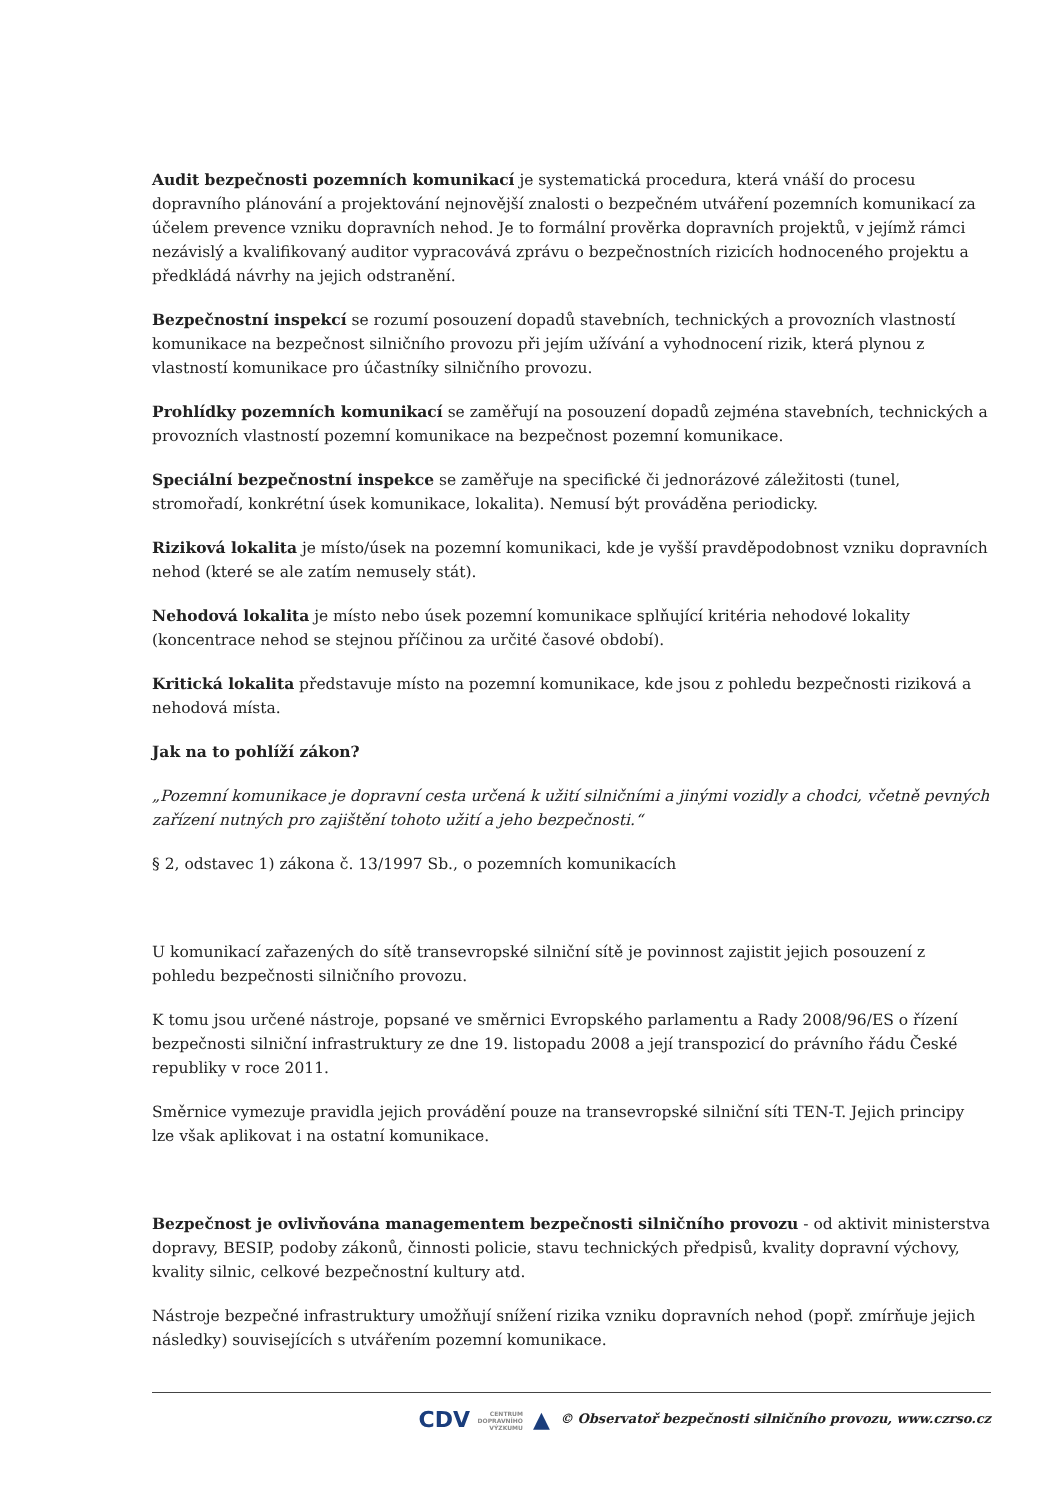Audit bezpečnosti pozemních komunikací je systematická procedura, která vnáší do procesu dopravního plánování a projektování nejnovější znalosti o bezpečném utváření pozemních komunikací za účelem prevence vzniku dopravních nehod. Je to formální prověrka dopravních projektů, v jejímž rámci nezávislý a kvalifikovaný auditor vypracovává zprávu o bezpečnostních rizicích hodnoceného projektu a předkládá návrhy na jejich odstranění.
Bezpečnostní inspekcí se rozumí posouzení dopadů stavebních, technických a provozních vlastností komunikace na bezpečnost silničního provozu při jejím užívání a vyhodnocení rizik, která plynou z vlastností komunikace pro účastníky silničního provozu.
Prohlídky pozemních komunikací se zaměřují na posouzení dopadů zejména stavebních, technických a provozních vlastností pozemní komunikace na bezpečnost pozemní komunikace.
Speciální bezpečnostní inspekce se zaměřuje na specifické či jednorázové záležitosti (tunel, stromořadí, konkrétní úsek komunikace, lokalita). Nemusí být prováděna periodicky.
Riziková lokalita je místo/úsek na pozemní komunikaci, kde je vyšší pravděpodobnost vzniku dopravních nehod (které se ale zatím nemusely stát).
Nehodová lokalita je místo nebo úsek pozemní komunikace splňující kritéria nehodové lokality (koncentrace nehod se stejnou příčinou za určité časové období).
Kritická lokalita představuje místo na pozemní komunikace, kde jsou z pohledu bezpečnosti riziková a nehodová místa.
Jak na to pohlíží zákon?
„Pozemní komunikace je dopravní cesta určená k užití silničními a jinými vozidly a chodci, včetně pevných zařízení nutných pro zajištění tohoto užití a jeho bezpečnosti.“
§ 2, odstavec 1) zákona č. 13/1997 Sb., o pozemních komunikacích
U komunikací zařazených do sítě transevropské silniční sítě je povinnost zajistit jejich posouzení z pohledu bezpečnosti silničního provozu.
K tomu jsou určené nástroje, popsané ve směrnici Evropského parlamentu a Rady 2008/96/ES o řízení bezpečnosti silniční infrastruktury ze dne 19. listopadu 2008 a její transpozicí do právního řádu České republiky v roce 2011.
Směrnice vymezuje pravidla jejich provádění pouze na transevropské silniční síti TEN-T. Jejich principy lze však aplikovat i na ostatní komunikace.
Bezpečnost je ovlivňována managementem bezpečnosti silničního provozu - od aktivit ministerstva dopravy, BESIP, podoby zákonů, činnosti policie, stavu technických předpisů, kvality dopravní výchovy, kvality silnic, celkové bezpečnostní kultury atd.
Nástroje bezpečné infrastruktury umožňují snížení rizika vzniku dopravních nehod (popř. zmírňuje jejich následky) souvisejících s utvářením pozemní komunikace.
CDV CENTRUM
DOPRAVNÍHO
VÝZKUMU ▲ © Observatoř bezpečnosti silničního provozu, www.czrso.cz